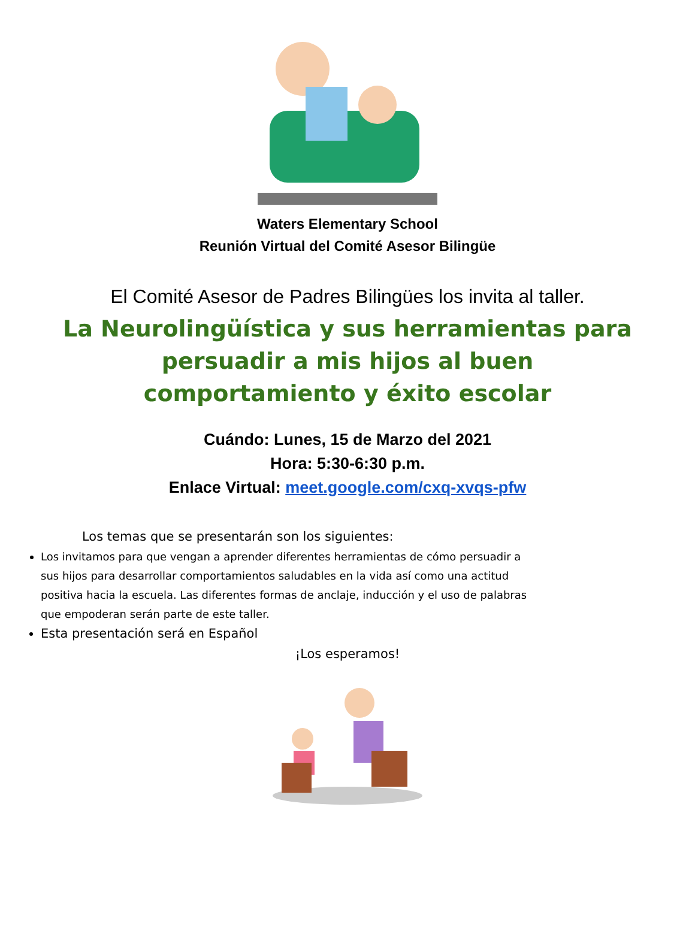Waters Elementary School
Reunión Virtual del Comité Asesor Bilingüe
El Comité Asesor de Padres Bilingües los invita al taller.
La Neurolingüística y sus herramientas para
persuadir a mis hijos al buen
comportamiento y éxito escolar
Cuándo: Lunes, 15 de Marzo del 2021
Hora: 5:30-6:30 p.m.
Enlace Virtual: meet.google.com/cxq-xvqs-pfw
Los temas que se presentarán son los siguientes:
Los invitamos para que vengan a aprender diferentes herramientas de cómo persuadir a sus hijos para desarrollar comportamientos saludables en la vida así como una actitud positiva hacia la escuela. Las diferentes formas de anclaje, inducción y el uso de palabras que empoderan serán parte de este taller.
Esta presentación será en Español
¡Los esperamos!